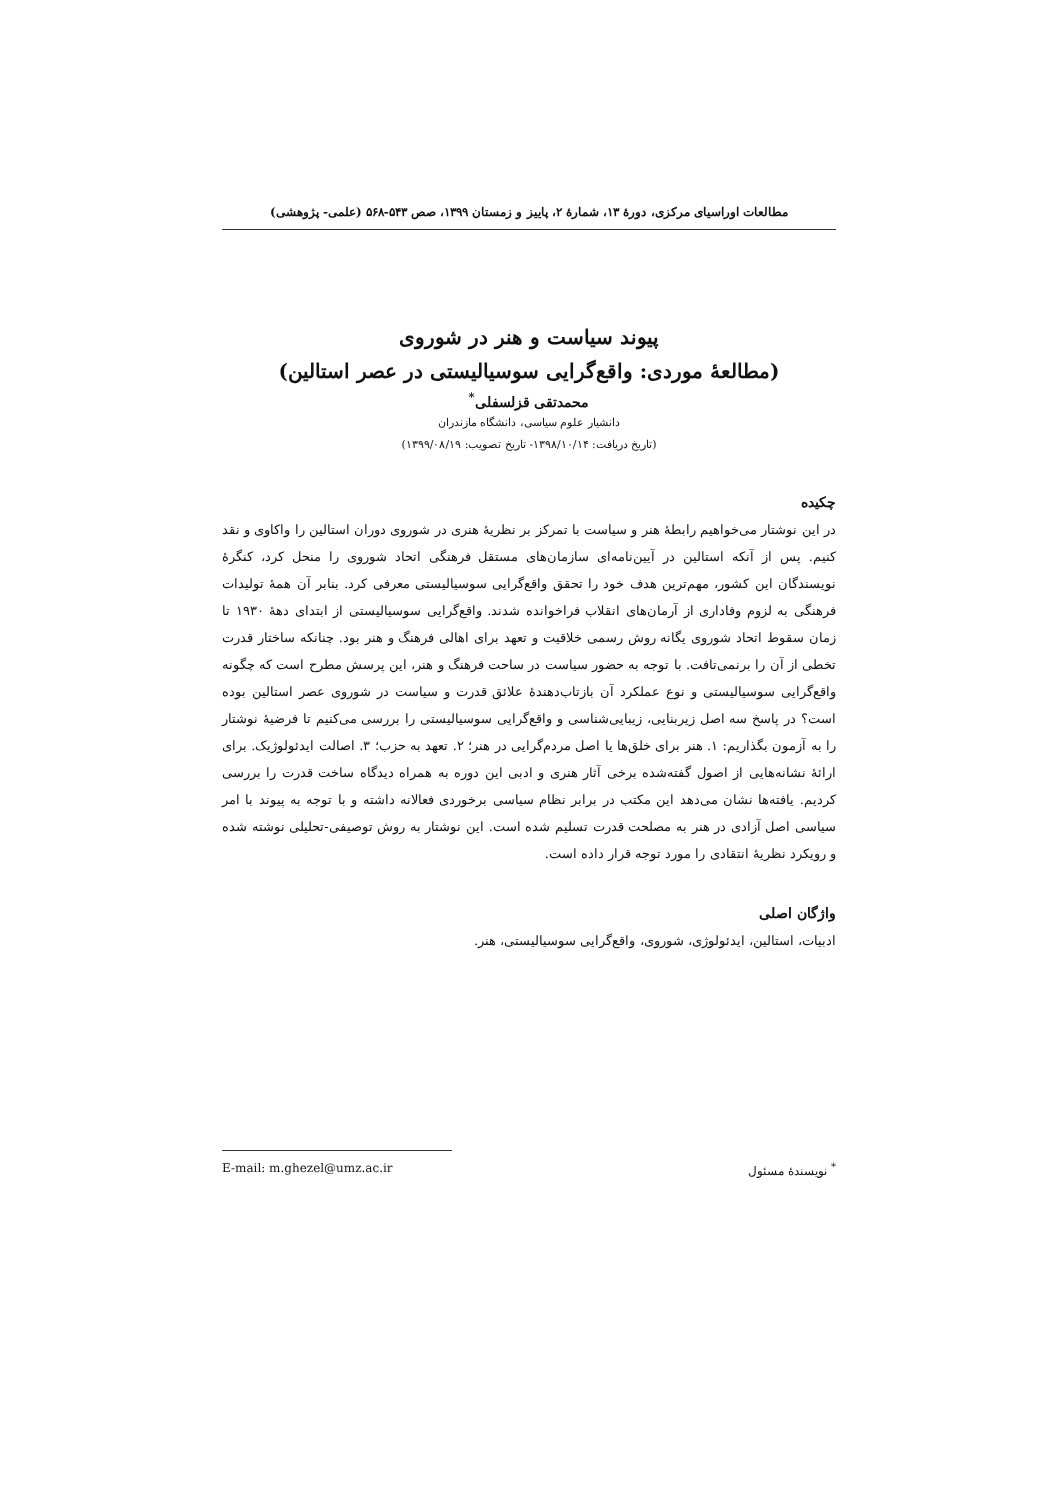مطالعات اوراسیای مرکزی، دورهٔ ۱۳، شمارهٔ ۲، پاییز و زمستان ۱۳۹۹، صص ۵۴۳-۵۶۸ (علمی- پژوهشی)
پیوند سیاست و هنر در شوروی
(مطالعهٔ موردی: واقع‌گرایی سوسیالیستی در عصر استالین)
محمدتقی قزلسفلی<sup>*</sup>
دانشیار علوم سیاسی، دانشگاه مازندران
(تاریخ دریافت: ۱۳۹۸/۱۰/۱۴- تاریخ تصویب: ۱۳۹۹/۰۸/۱۹)
چکیده
در این نوشتار می‌خواهیم رابطهٔ هنر و سیاست با تمرکز بر نظریهٔ هنری در شوروی دوران استالین را واکاوی و نقد کنیم. پس از آنکه استالین در آیین‌نامه‌ای سازمان‌های مستقل فرهنگی اتحاد شوروی را منحل کرد، کنگرهٔ نویسندگان این کشور، مهم‌ترین هدف خود را تحقق واقع‌گرایی سوسیالیستی معرفی کرد. بنابر آن همهٔ تولیدات فرهنگی به لزوم وفاداری از آرمان‌های انقلاب فراخوانده شدند. واقع‌گرایی سوسیالیستی از ابتدای دههٔ ۱۹۳۰ تا زمان سقوط اتحاد شوروی یگانه روش رسمی خلاقیت و تعهد برای اهالی فرهنگ و هنر بود. چنانکه ساختار قدرت تخطی از آن را برنمی‌تافت. با توجه به حضور سیاست در ساحت فرهنگ و هنر، این پرسش مطرح است که چگونه واقع‌گرایی سوسیالیستی و نوع عملکرد آن بازتاب‌دهندهٔ علائق قدرت و سیاست در شوروی عصر استالین بوده است؟ در پاسخ سه اصل زیربنایی، زیبایی‌شناسی و واقع‌گرایی سوسیالیستی را بررسی می‌کنیم تا فرضیهٔ نوشتار را به آزمون بگذاریم: ۱. هنر برای خلق‌ها یا اصل مردم‌گرایی در هنر؛ ۲. تعهد به حزب؛ ۳. اصالت ایدئولوژیک. برای ارائهٔ نشانه‌هایی از اصول گفته‌شده برخی آثار هنری و ادبی این دوره به همراه دیدگاه ساخت قدرت را بررسی کردیم. یافته‌ها نشان می‌دهد این مکتب در برابر نظام سیاسی برخوردی فعالانه داشته و با توجه به پیوند با امر سیاسی اصل آزادی در هنر به مصلحت قدرت تسلیم شده است. این نوشتار به روش توصیفی-تحلیلی نوشته شده و رویکرد نظریهٔ انتقادی را مورد توجه قرار داده است.
واژگان اصلی
ادبیات، استالین، ایدئولوژی، شوروی، واقع‌گرایی سوسیالیستی، هنر.
<sup>*</sup> نویسندهٔ مسئول E-mail: m.ghezel@umz.ac.ir